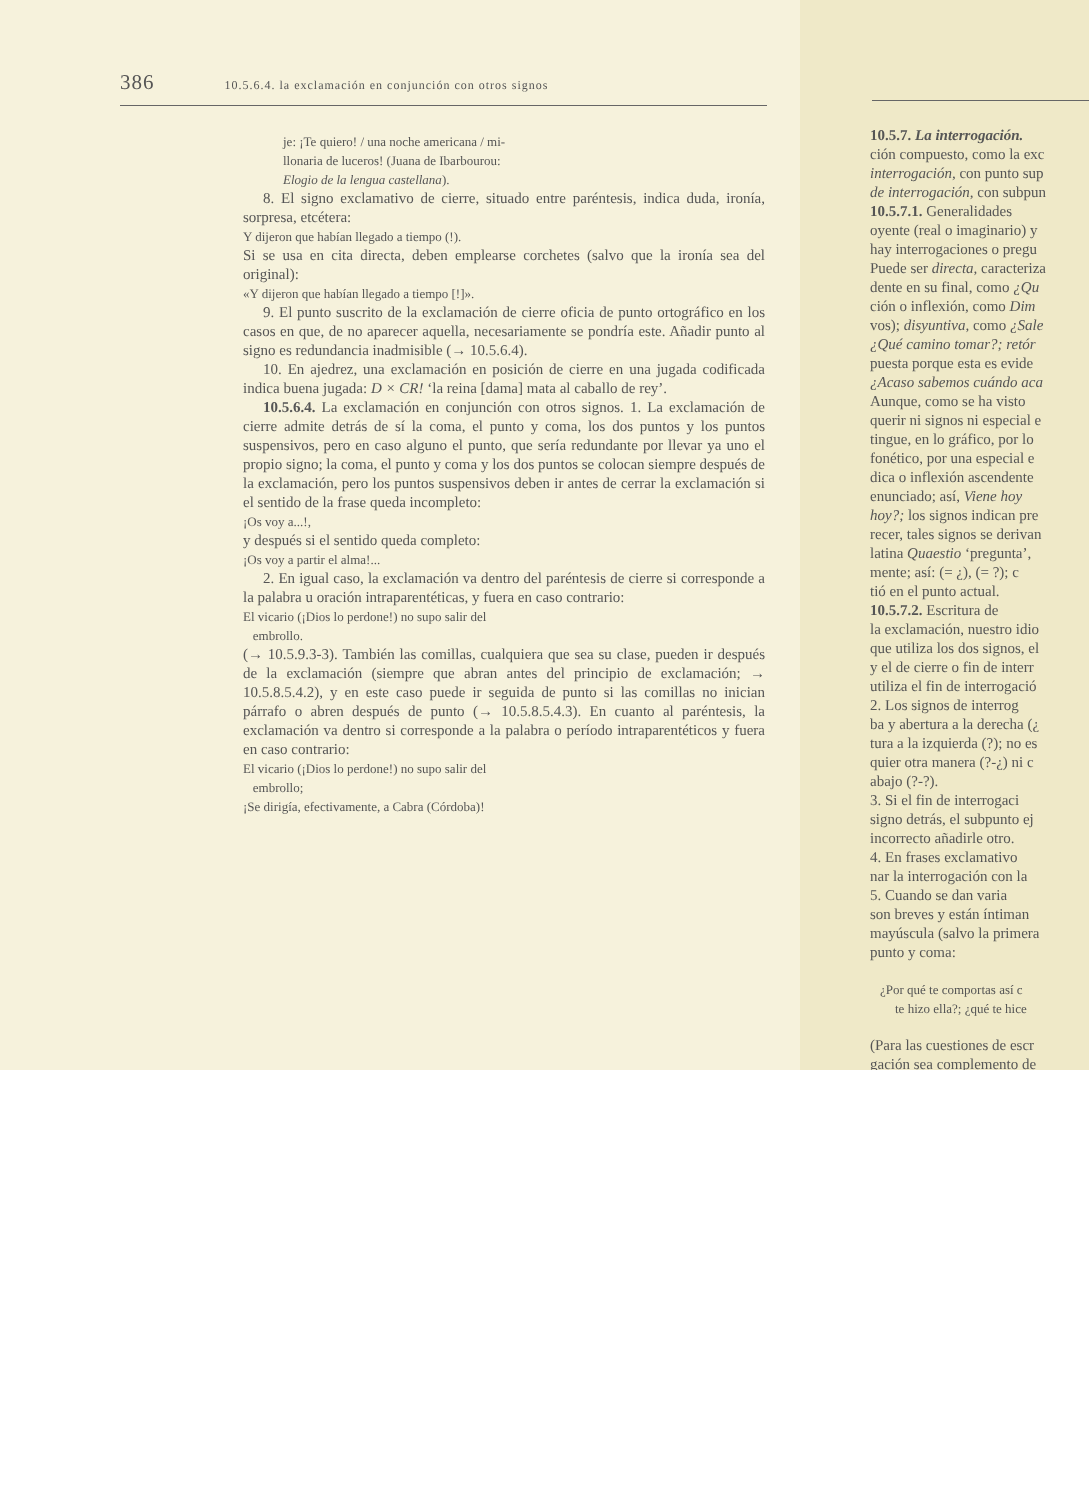386 10.5.6.4. la exclamación en conjunción con otros signos
je: ¡Te quiero! / una noche americana / mi-
llonaria de luceros! (Juana de Ibarbourou:
Elogio de la lengua castellana).
8. El signo exclamativo de cierre, situado entre paréntesis, indica duda, ironía, sorpresa, etcétera:
Y dijeron que habían llegado a tiempo (!).
Si se usa en cita directa, deben emplearse corchetes (salvo que la ironía sea del original):
«Y dijeron que habían llegado a tiempo [!]».
9. El punto suscrito de la exclamación de cierre oficia de punto ortográfico en los casos en que, de no aparecer aquella, necesariamente se pondría este. Añadir punto al signo es redundancia inadmisible (→ 10.5.6.4).
10. En ajedrez, una exclamación en posición de cierre en una jugada codificada indica buena jugada: D × CR! ‘la reina [dama] mata al caballo de rey’.
10.5.6.4. La exclamación en conjunción con otros signos. 1. La exclamación de cierre admite detrás de sí la coma, el punto y coma, los dos puntos y los puntos suspensivos, pero en caso alguno el punto, que sería redundante por llevar ya uno el propio signo; la coma, el punto y coma y los dos puntos se colocan siempre después de la exclamación, pero los puntos suspensivos deben ir antes de cerrar la exclamación si el sentido de la frase queda incompleto:
¡Os voy a...!,
y después si el sentido queda completo:
¡Os voy a partir el alma!...
2. En igual caso, la exclamación va dentro del paréntesis de cierre si corresponde a la palabra u oración intraparentéticas, y fuera en caso contrario:
El vicario (¡Dios lo perdone!) no supo salir del
embrollo.
(→ 10.5.9.3-3). También las comillas, cualquiera que sea su clase, pueden ir después de la exclamación (siempre que abran antes del principio de exclamación; → 10.5.8.5.4.2), y en este caso puede ir seguida de punto si las comillas no inician párrafo o abren después de punto (→ 10.5.8.5.4.3). En cuanto al paréntesis, la exclamación va dentro si corresponde a la palabra o período intraparentéticos y fuera en caso contrario:
El vicario (¡Dios lo perdone!) no supo salir del
embrollo;
¡Se dirigía, efectivamente, a Cabra (Córdoba)!
10.5.7. La interrogación.
ción compuesto, como la exc
interrogación, con punto sup
de interrogación, con subpun
10.5.7.1. Generalidades
oyente (real o imaginario) y
hay interrogaciones o pregu
Puede ser directa, caracteriza
dente en su final, como ¿Qu
ción o inflexión, como Dim
vos); disyuntiva, como ¿Sale
¿Qué camino tomar?; retór
puesta porque esta es evide
¿Acaso sabemos cuándo aca
Aunque, como se ha visto
querir ni signos ni especial e
tingue, en lo gráfico, por lo
fonético, por una especial e
dica o inflexión ascendente
enunciado; así, Viene hoy
hoy?; los signos indican pre
recer, tales signos se derivan
latina Quaestio ‘pregunta’,
mente; así: (= ¿), (= ?); c
tió en el punto actual.
10.5.7.2. Escritura de
la exclamación, nuestro idio
que utiliza los dos signos, el
y el de cierre o fin de interr
utiliza el fin de interrogació
2. Los signos de interrog
ba y abertura a la derecha (¿
tura a la izquierda (?); no es
quier otra manera (?-¿) ni c
abajo (?-?).
3. Si el fin de interrogaci
signo detrás, el subpunto ej
incorrecto añadirle otro.
4. En frases exclamativo
nar la interrogación con la
5. Cuando se dan varia
son breves y están íntiman
mayúscula (salvo la primera
punto y coma:
¿Por qué te comportas así c
te hizo ella?; ¿qué te hice
(Para las cuestiones de escr
gación sea complemento de